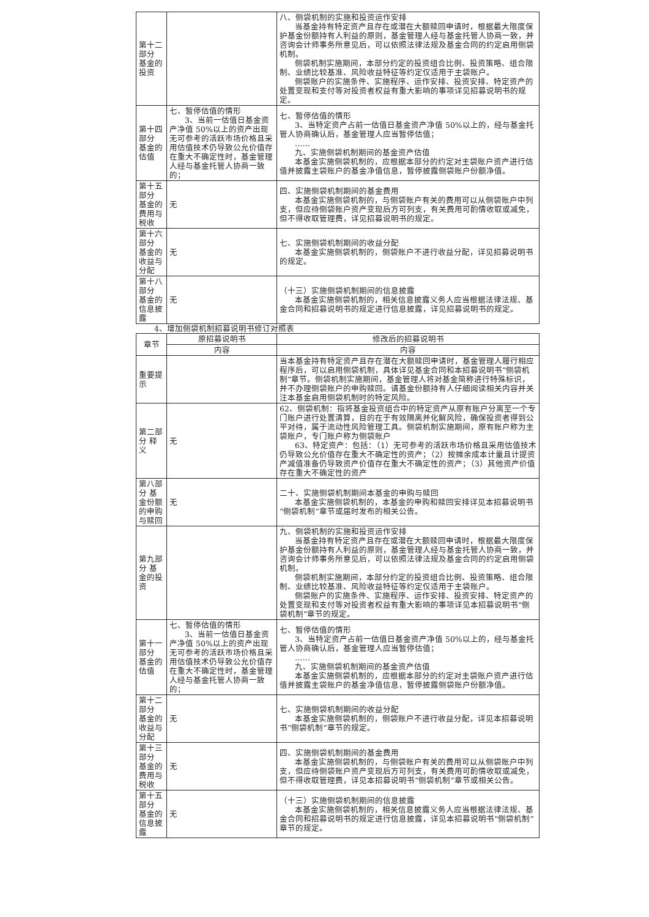| 第十二部分 基金的投资 | | 八、侧袋机制的实施和投资运作安排 当基金持有特定资产且存在或潜在大额赎回申请时，根据最大限度保护基金份额持有人利益的原则，基金管理人经与基金托管人协商一致，并咨询会计师事务所意见后，可以依照法律法规及基金合同的约定启用侧袋机制。 侧袋机制实施期间，本部分约定的投资组合比例、投资策略、组合限制、业绩比较基准、风险收益特征等约定仅适用于主袋账户。 侧袋账户的实施条件、实施程序、运作安排、投资安排、特定资产的处置变现和支付等对投资者权益有重大影响的事项详见招募说明书的规定。 |
| 第十四部分 基金的估值 | 七、暂停估值的情形 3、当前一估值日基金资产净值 50%以上的资产出现无可参考的活跃市场价格且采用估值技术仍导致公允价值存在重大不确定性时，基金管理人经与基金托管人协商一致的； | 七、暂停估值的情形 3、当特定资产占前一估值日基金资产净值 50%以上的，经与基金托管人协商确认后，基金管理人应当暂停估值； …… 九、实施侧袋机制期间的基金资产估值 本基金实施侧袋机制的，应根据本部分的约定对主袋账户资产进行估值并披露主袋账户的基金净值信息，暂停披露侧袋账户份额净值。 |
| 第十五部分 基金的费用与税收 | 无 | 四、实施侧袋机制期间的基金费用 本基金实施侧袋机制的，与侧袋账户有关的费用可以从侧袋账户中列支，但应待侧袋账户资产变现后方可列支，有关费用可酌情收取或减免，但不得收取管理费，详见招募说明书的规定。 |
| 第十六部分 基金的收益与分配 | 无 | 七、实施侧袋机制期间的收益分配 本基金实施侧袋机制的，侧袋账户不进行收益分配，详见招募说明书的规定。 |
| 第十八部分 基金的信息披露 | 无 | （十三）实施侧袋机制期间的信息披露 本基金实施侧袋机制的，相关信息披露义务人应当根据法律法规、基金合同和招募说明书的规定进行信息披露，详见招募说明书的规定。 |
4、增加侧袋机制招募说明书修订对照表
| 章节 | 原招募说明书 | 修改后的招募说明书 |
| --- | --- | --- |
| | 内容 | 内容 |
| 重要提示 | | 当本基金持有特定资产且存在潜在大额赎回申请时，基金管理人履行相应程序后，可以启用侧袋机制，具体详见基金合同和本招募说明书“侧袋机制”章节。侧袋机制实施期间，基金管理人将对基金简称进行特殊标识，并不办理侧袋账户的申购赎回。请基金份额持有人仔细阅读相关内容并关注本基金启用侧袋机制时的特定风险。 |
| 第二部分 释义 | 无 | 62、侧袋机制：指将基金投资组合中的特定资产从原有账户分离至一个专门账户进行处置清算，目的在于有效隔离并化解风险，确保投资者得到公平对待，属于流动性风险管理工具。侧袋机制实施期间，原有账户称为主袋账户，专门账户称为侧袋账户 63、特定资产：包括：（1）无可参考的活跃市场价格且采用估值技术仍导致公允价值存在重大不确定性的资产；（2）按摊余成本计量且计提资产减值准备仍导致资产价值存在重大不确定性的资产；（3）其他资产价值存在重大不确定性的资产 |
| 第八部分 基金份额的申购与赎回 | 无 | 二十、实施侧袋机制期间本基金的申购与赎回 本基金实施侧袋机制的，本基金的申购和赎回安排详见本招募说明书“侧袋机制”章节或届时发布的相关公告。 |
| 第九部分 基金的投资 | | 九、侧袋机制的实施和投资运作安排 当基金持有特定资产且存在或潜在大额赎回申请时，根据最大限度保护基金份额持有人利益的原则，基金管理人经与基金托管人协商一致，并咨询会计师事务所意见后，可以依照法律法规及基金合同的约定启用侧袋机制。 侧袋机制实施期间，本部分约定的投资组合比例、投资策略、组合限制、业绩比较基准、风险收益特征等约定仅适用于主袋账户。 侧袋账户的实施条件、实施程序、运作安排、投资安排、特定资产的处置变现和支付等对投资者权益有重大影响的事项详见本招募说明书“侧袋机制”章节的规定。 |
| 第十一部分 基金的估值 | 七、暂停估值的情形 3、当前一估值日基金资产净值 50%以上的资产出现无可参考的活跃市场价格且采用估值技术仍导致公允价值存在重大不确定性时，基金管理人经与基金托管人协商一致的； | 七、暂停估值的情形 3、当特定资产占前一估值日基金资产净值 50%以上的，经与基金托管人协商确认后，基金管理人应当暂停估值； …… 九、实施侧袋机制期间的基金资产估值 本基金实施侧袋机制的，应根据本部分的约定对主袋账户资产进行估值并披露主袋账户的基金净值信息，暂停披露侧袋账户份额净值。 |
| 第十二部分 基金的收益与分配 | 无 | 七、实施侧袋机制期间的收益分配 本基金实施侧袋机制的，侧袋账户不进行收益分配，详见本招募说明书“侧袋机制”章节的规定。 |
| 第十三部分 基金的费用与税收 | 无 | 四、实施侧袋机制期间的基金费用 本基金实施侧袋机制的，与侧袋账户有关的费用可以从侧袋账户中列支，但应待侧袋账户资产变现后方可列支，有关费用可酌情收取或减免，但不得收取管理费，详见本招募说明书“侧袋机制”章节或相关公告。 |
| 第十五部分 基金的信息披露 | 无 | （十三）实施侧袋机制期间的信息披露 本基金实施侧袋机制的，相关信息披露义务人应当根据法律法规、基金合同和招募说明书的规定进行信息披露，详见本招募说明书“侧袋机制”章节的规定。 |